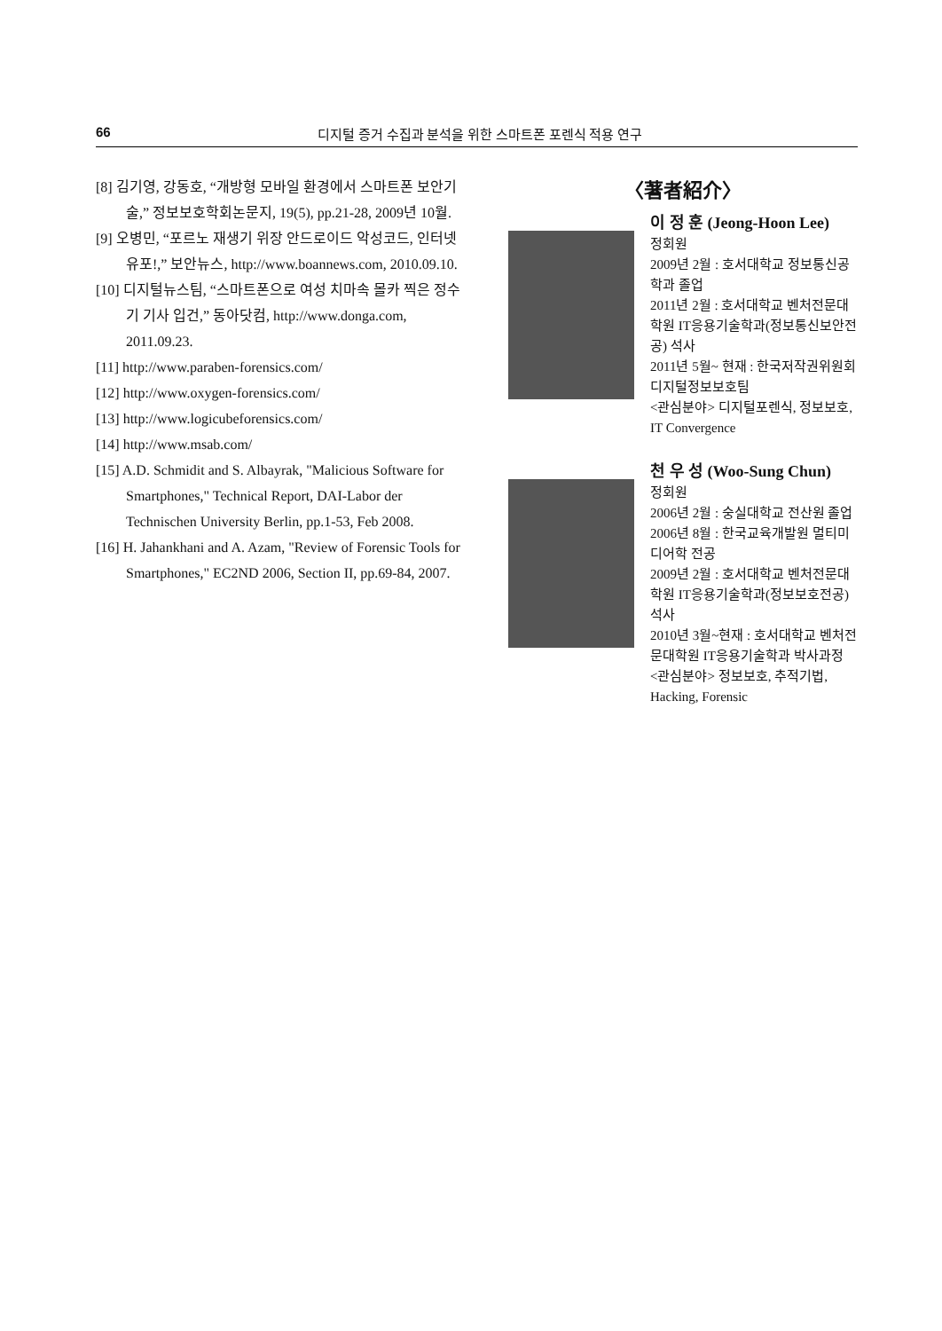66 디지털 증거 수집과 분석을 위한 스마트폰 포렌식 적용 연구
[8] 김기영, 강동호, “개방형 모바일 환경에서 스마트폰 보안기술,” 정보보호학회논문지, 19(5), pp.21-28, 2009년 10월.
[9] 오병민, “포르노 재생기 위장 안드로이드 악성코드, 인터넷 유포!,” 보안뉴스, http://www.boannews.com, 2010.09.10.
[10] 디지털뉴스팀, “스마트폰으로 여성 치마속 몰카 찍은 정수기 기사 입건,” 동아닷컴, http://www.donga.com, 2011.09.23.
[11] http://www.paraben-forensics.com/
[12] http://www.oxygen-forensics.com/
[13] http://www.logicubeforensics.com/
[14] http://www.msab.com/
[15] A.D. Schmidit and S. Albayrak, "Malicious Software for Smartphones," Technical Report, DAI-Labor der Technischen University Berlin, pp.1-53, Feb 2008.
[16] H. Jahankhani and A. Azam, "Review of Forensic Tools for Smartphones," EC2ND 2006, Section II, pp.69-84, 2007.
〈著者紹介〉
이 정 훈 (Jeong-Hoon Lee)
정회원
2009년 2월 : 호서대학교 정보통신공학과 졸업
2011년 2월 : 호서대학교 벤처전문대학원 IT응용기술학과(정보통신보안전공) 석사
2011년 5월~ 현재 : 한국저작권위원회 디지털정보보호팀
<관심분야> 디지털포렌식, 정보보호, IT Convergence
천 우 성 (Woo-Sung Chun)
정회원
2006년 2월 : 숭실대학교 전산원 졸업
2006년 8월 : 한국교육개발원 멀티미디어학 전공
2009년 2월 : 호서대학교 벤처전문대학원 IT응용기술학과(정보보호전공) 석사
2010년 3월~현재 : 호서대학교 벤처전문대학원 IT응용기술학과 박사과정
<관심분야> 정보보호, 추적기법, Hacking, Forensic